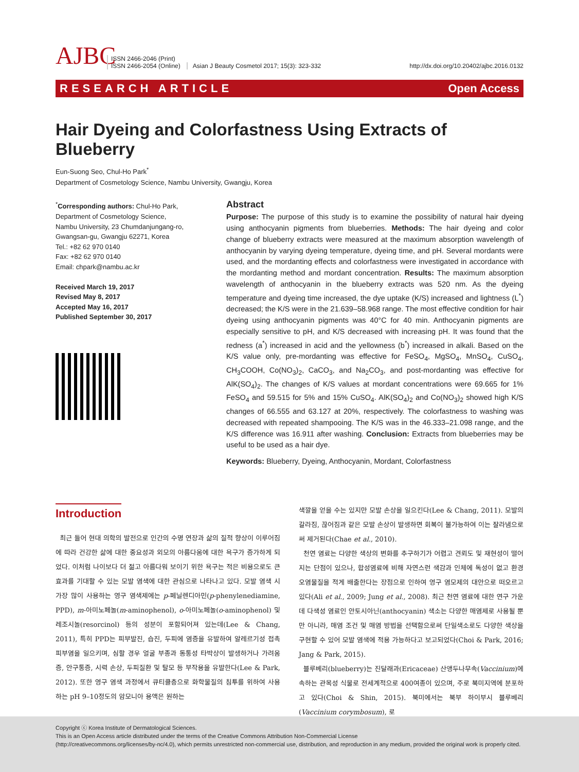AJBC
ISSN 2466-2046 (Print)
ISSN 2466-2054 (Online)
Asian J Beauty Cosmetol 2017; 15(3): 323-332
http://dx.doi.org/10.20402/ajbc.2016.0132
RESEARCH ARTICLE Open Access
Hair Dyeing and Colorfastness Using Extracts of Blueberry
Eun-Suong Seo, Chul-Ho Park<sup>*</sup>
Department of Cosmetology Science, Nambu University, Gwangju, Korea
<sup>*</sup> Corresponding authors: Chul-Ho Park,
Department of Cosmetology Science,
Nambu University, 23 Chumdanjungang-ro,
Gwangsan-gu, Gwangju 62271, Korea
Tel.: +82 62 970 0140
Fax: +82 62 970 0140
Email: chpark@nambu.ac.kr
Received March 19, 2017
Revised May 8, 2017
Accepted May 16, 2017
Published September 30, 2017
Abstract
Purpose: The purpose of this study is to examine the possibility of natural hair dyeing using anthocyanin pigments from blueberries. Methods: The hair dyeing and color change of blueberry extracts were measured at the maximum absorption wavelength of anthocyanin by varying dyeing temperature, dyeing time, and pH. Several mordants were used, and the mordanting effects and colorfastness were investigated in accordance with the mordanting method and mordant concentration. Results: The maximum absorption wavelength of anthocyanin in the blueberry extracts was 520 nm. As the dyeing temperature and dyeing time increased, the dye uptake (K/S) increased and lightness (L<sup>*</sup>) decreased; the K/S were in the 21.639–58.968 range. The most effective condition for hair dyeing using anthocyanin pigments was 40°C for 40 min. Anthocyanin pigments are especially sensitive to pH, and K/S decreased with increasing pH. It was found that the redness (a<sup>*</sup>) increased in acid and the yellowness (b<sup>*</sup>) increased in alkali. Based on the K/S value only, pre-mordanting was effective for FeSO<sub>4</sub>, MgSO<sub>4</sub>, MnSO<sub>4</sub>, CuSO<sub>4</sub>, CH<sub>3</sub>COOH, Co(NO<sub>3</sub>)<sub>2</sub>, CaCO<sub>3</sub>, and Na<sub>2</sub>CO<sub>3</sub>, and post-mordanting was effective for AlK(SO<sub>4</sub>)<sub>2</sub>. The changes of K/S values at mordant concentrations were 69.665 for 1% FeSO<sub>4</sub> and 59.515 for 5% and 15% CuSO<sub>4</sub>. AlK(SO<sub>4</sub>)<sub>2</sub> and Co(NO<sub>3</sub>)<sub>2</sub> showed high K/S changes of 66.555 and 63.127 at 20%, respectively. The colorfastness to washing was decreased with repeated shampooing. The K/S was in the 46.333–21.098 range, and the K/S difference was 16.911 after washing. Conclusion: Extracts from blueberries may be useful to be used as a hair dye.
Keywords: Blueberry, Dyeing, Anthocyanin, Mordant, Colorfastness
Introduction
최근 들어 현대 의학의 발전으로 인간의 수명 연장과 삶의 질적 향상이 이루어짐에 따라 건강한 삶에 대한 중요성과 외모의 아름다움에 대한 욕구가 증가하게 되었다. 이처럼 나이보다 더 젊고 아름다워 보이기 위한 욕구는 적은 비용으로도 큰 효과를 기대할 수 있는 모발 염색에 대한 관심으로 나타나고 있다. 모발 염색 시 가장 많이 사용하는 영구 염색제에는 p-페닐렌디아민(p-phenylenediamine, PPD), m-아미노페놀(m-aminophenol), o-아미노페놀(o-aminophenol) 및 레조시놀(resorcinol) 등의 성분이 포함되어져 있는데(Lee & Chang, 2011), 특히 PPD는 피부발진, 습진, 두피에 염증을 유발하여 알레르기성 접촉피부염을 일으키며, 심할 경우 얼굴 부종과 동통성 타박상이 발생하거나 가려움증, 안구통증, 시력 손상, 두피질환 및 탈모 등 부작용을 유발한다(Lee & Park, 2012). 또한 영구 염색 과정에서 큐티클층으로 화학물질의 침투를 위하여 사용하는 pH 9–10정도의 암모니아 용액은 원하는
색깔을 얻을 수는 있지만 모발 손상을 일으킨다(Lee & Chang, 2011). 모발의 갈라짐, 끊어짐과 같은 모발 손상이 발생하면 회복이 불가능하여 이는 잘라냄으로써 제거된다(Chae et al., 2010).
천연 염료는 다양한 색상의 변화를 추구하기가 어렵고 견뢰도 및 재현성이 떨어지는 단점이 있으나, 합성염료에 비해 자연스런 색감과 인체에 독성이 없고 환경오염물질을 적게 배출한다는 장점으로 인하여 영구 염모제의 대안으로 떠오르고 있다(Ali et al., 2009; Jung et al., 2008). 최근 천연 염료에 대한 연구 가운데 다색성 염료인 안토시아닌(anthocyanin) 색소는 다양한 매염제로 사용될 뿐만 아니라, 매염 조건 및 매염 방법을 선택함으로써 단일색소로도 다양한 색상을 구현할 수 있어 모발 염색에 적용 가능하다고 보고되었다(Choi & Park, 2016; Jang & Park, 2015).
블루베리(blueberry)는 진달래과(Ericaceae) 산앵두나무속(Vaccinium)에 속하는 관목성 식물로 전세계적으로 400여종이 있으며, 주로 북미지역에 분포하고 있다(Choi & Shin, 2015). 북미에서는 북부 하이부시 블루베리(Vaccinium corymbosum), 로
Copyright ⓒ Korea Institute of Dermatological Sciences.
This is an Open Access article distributed under the terms of the Creative Commons Attribution Non-Commercial License
(http://creativecommons.org/licenses/by-nc/4.0), which permits unrestricted non-commercial use, distribution, and reproduction in any medium, provided the original work is properly cited.